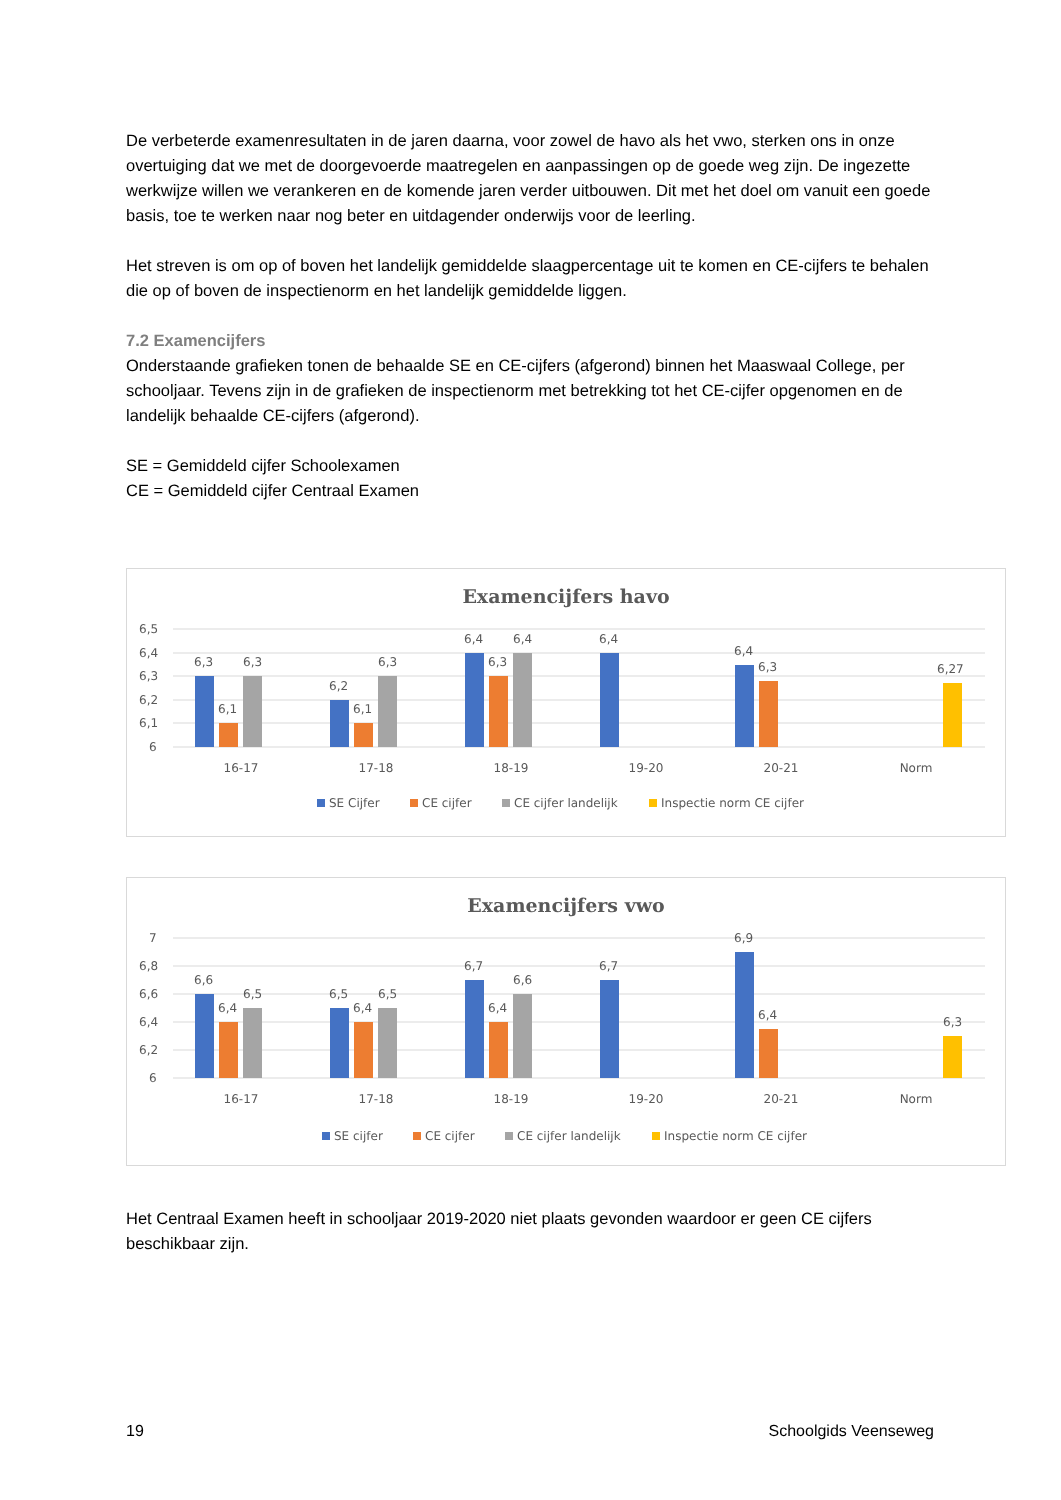De verbeterde examenresultaten in de jaren daarna, voor zowel de havo als het vwo, sterken ons in onze overtuiging dat we met de doorgevoerde maatregelen en aanpassingen op de goede weg zijn. De ingezette werkwijze willen we verankeren en de komende jaren verder uitbouwen. Dit met het doel om vanuit een goede basis, toe te werken naar nog beter en uitdagender onderwijs voor de leerling.
Het streven is om op of boven het landelijk gemiddelde slaagpercentage uit te komen en CE-cijfers te behalen die op of boven de inspectienorm en het landelijk gemiddelde liggen.
7.2 Examencijfers
Onderstaande grafieken tonen de behaalde SE en CE-cijfers (afgerond) binnen het Maaswaal College, per schooljaar. Tevens zijn in de grafieken de inspectienorm met betrekking tot het CE-cijfer opgenomen en de landelijk behaalde CE-cijfers (afgerond).
SE = Gemiddeld cijfer Schoolexamen
CE = Gemiddeld cijfer Centraal Examen
Examencijfers havo
6,5
6,4
6,3
6,2
6,1
6
6,3
6,1
6,3
6,2
6,1
6,3
6,4
6,3
6,4
6,4
6,4
6,3
6,27
16-17
17-18
18-19
19-20
20-21
Norm
SE Cijfer
CE cijfer
CE cijfer landelijk
Inspectie norm CE cijfer
Examencijfers vwo
7
6,8
6,6
6,4
6,2
6
6,6
6,4
6,5
6,5
6,4
6,5
6,7
6,4
6,6
6,7
6,9
6,4
6,3
16-17
17-18
18-19
19-20
20-21
Norm
SE cijfer
CE cijfer
CE cijfer landelijk
Inspectie norm CE cijfer
Het Centraal Examen heeft in schooljaar 2019-2020 niet plaats gevonden waardoor er geen CE cijfers beschikbaar zijn.
19 Schoolgids Veenseweg